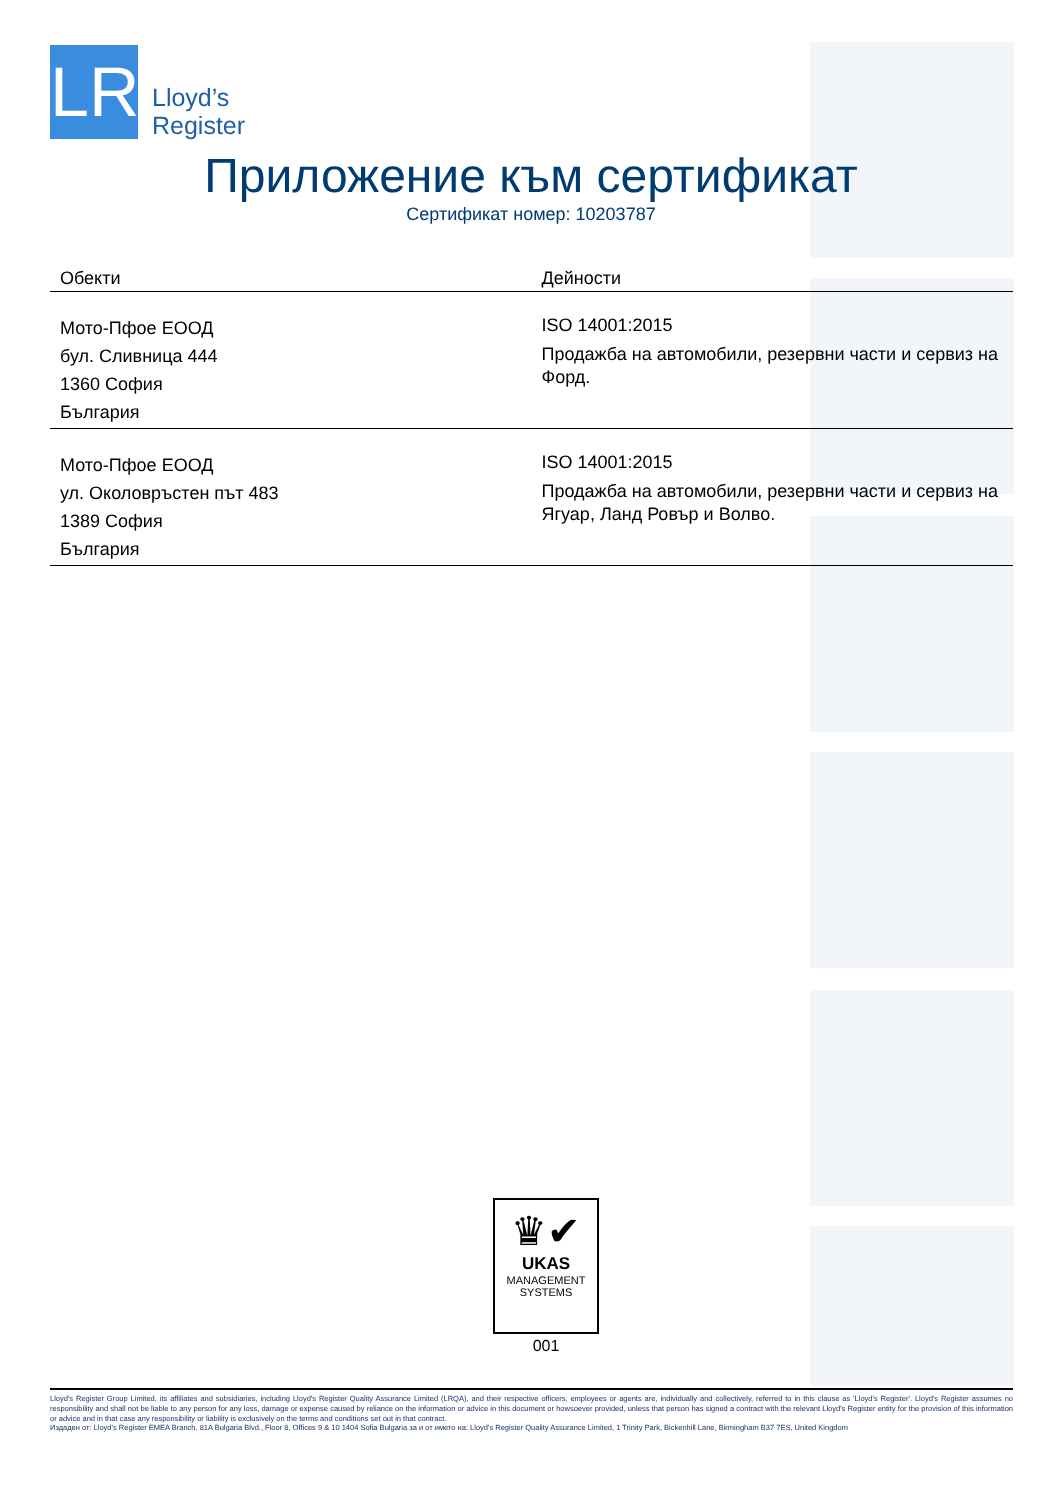LR
Lloyd’s
Register
Приложение към сертификат
Сертификат номер: 10203787
| Обекти | Дейности |
| --- | --- |
| Мото-Пфое ЕООД бул. Сливница 444 1360 София България | ISO 14001:2015 Продажба на автомобили, резервни части и сервиз на Форд. |
| Мото-Пфое ЕООД ул. Околовръстен път 483 1389 София България | ISO 14001:2015 Продажба на автомобили, резервни части и сервиз на Ягуар, Ланд Ровър и Волво. |
♛✔
UKAS
MANAGEMENT
SYSTEMS
001
Lloyd's Register Group Limited, its affiliates and subsidiaries, including Lloyd's Register Quality Assurance Limited (LRQA), and their respective officers, employees or agents are, individually and collectively, referred to in this clause as 'Lloyd's Register'. Lloyd's Register assumes no responsibility and shall not be liable to any person for any loss, damage or expense caused by reliance on the information or advice in this document or howsoever provided, unless that person has signed a contract with the relevant Lloyd's Register entity for the provision of this information or advice and in that case any responsibility or liability is exclusively on the terms and conditions set out in that contract.
Издаден от: Lloyd's Register EMEA Branch, 81A Bulgaria Blvd., Floor 8, Offices 9 & 10 1404 Sofia Bulgaria за и от името на: Lloyd's Register Quality Assurance Limited, 1 Trinity Park, Bickenhill Lane, Birmingham B37 7ES, United Kingdom